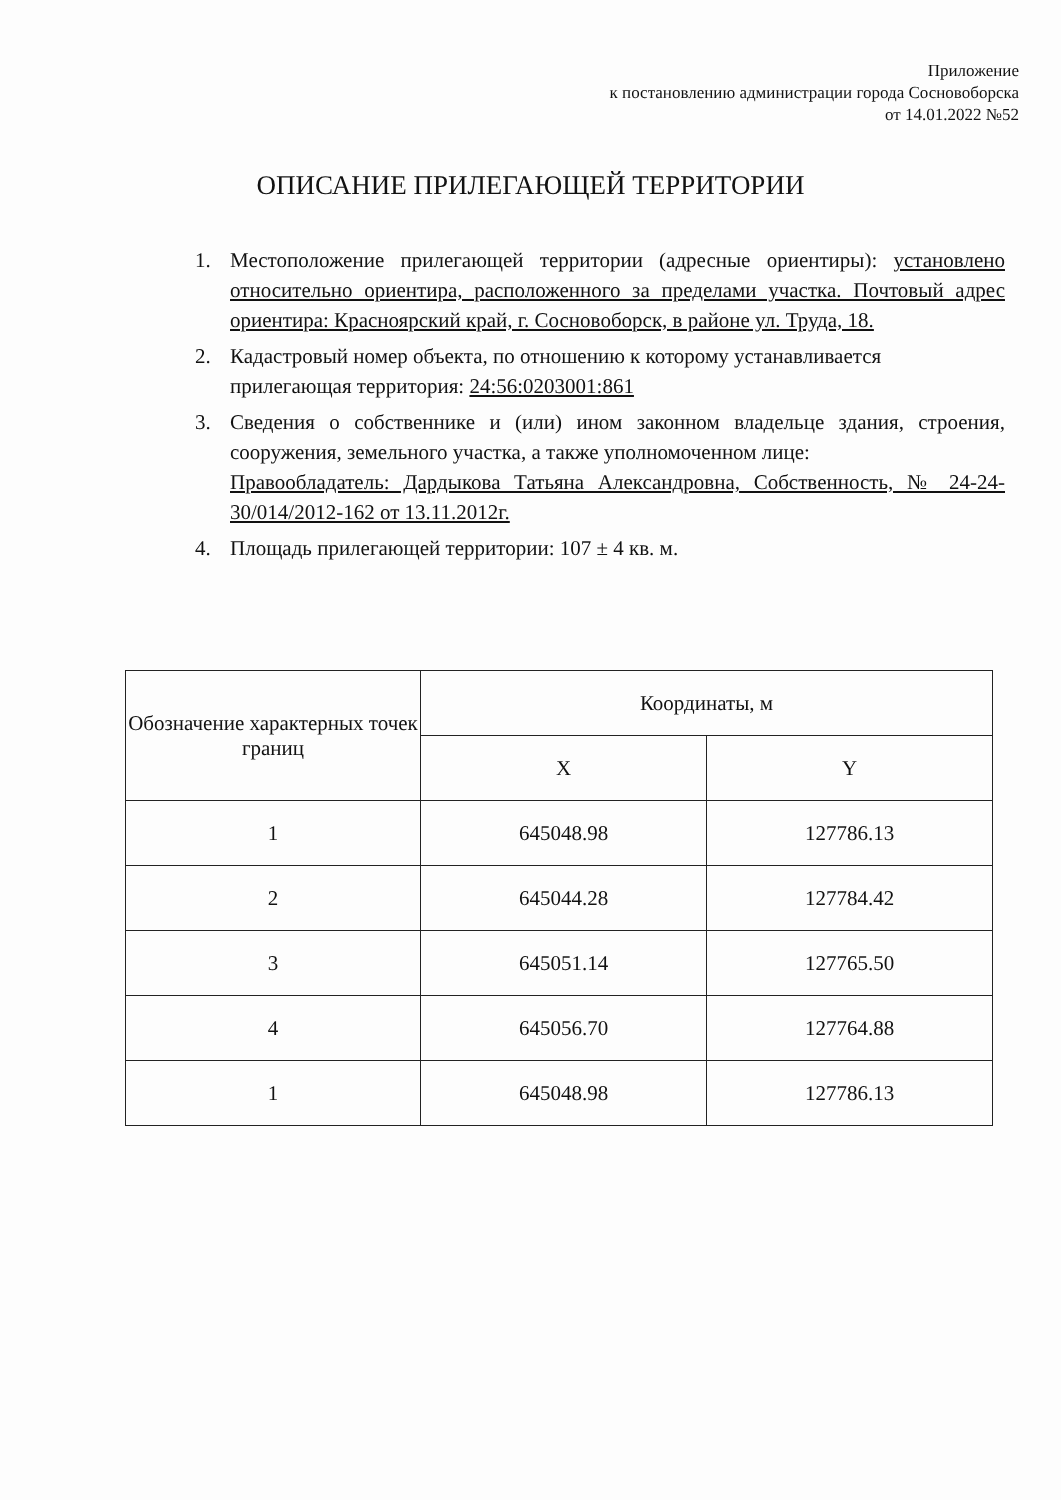Приложение
к постановлению администрации города Сосновоборска
от 14.01.2022 №52
ОПИСАНИЕ ПРИЛЕГАЮЩЕЙ ТЕРРИТОРИИ
1. Местоположение прилегающей территории (адресные ориентиры): установлено относительно ориентира, расположенного за пределами участка. Почтовый адрес ориентира: Красноярский край, г. Сосновоборск, в районе ул. Труда, 18.
2. Кадастровый номер объекта, по отношению к которому устанавливается
прилегающая территория: 24:56:0203001:861
3. Сведения о собственнике и (или) ином законном владельце здания, строения, сооружения, земельного участка, а также уполномоченном лице:
Правообладатель: Дардыкова Татьяна Александровна, Собственность, № 24-24-30/014/2012-162 от 13.11.2012г.
4. Площадь прилегающей территории: 107 ± 4 кв. м.
| Обозначение характерных точек границ | Координаты, м | |
| --- | --- | --- |
| | X | Y |
| 1 | 645048.98 | 127786.13 |
| 2 | 645044.28 | 127784.42 |
| 3 | 645051.14 | 127765.50 |
| 4 | 645056.70 | 127764.88 |
| 1 | 645048.98 | 127786.13 |